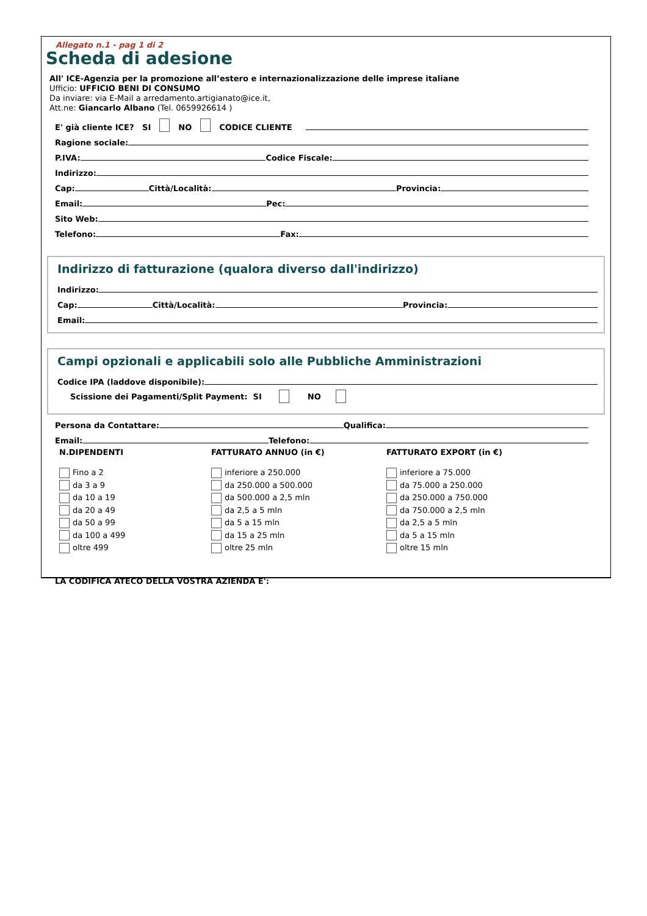Allegato n.1 - pag 1 di 2
Scheda di adesione
All' ICE-Agenzia per la promozione all’estero e internazionalizzazione delle imprese italiane
Ufficio: UFFICIO BENI DI CONSUMO
Da inviare: via E-Mail a arredamento.artigianato@ice.it,
Att.ne: Giancarlo Albano (Tel. 0659926614 )
E' già cliente ICE? SI NO CODICE CLIENTE
Ragione sociale:
P.IVA: Codice Fiscale:
Indirizzo:
Cap: Città/Località: Provincia:
Email: Pec:
Sito Web:
Telefono: Fax:
Indirizzo di fatturazione (qualora diverso dall'indirizzo)
Indirizzo:
Cap: Città/Località: Provincia:
Email:
Campi opzionali e applicabili solo alle Pubbliche Amministrazioni
Codice IPA (laddove disponibile):
Scissione dei Pagamenti/Split Payment: SI NO
Persona da Contattare: Qualifica:
Email: Telefono:
N.DIPENDENTI
Fino a 2
da 3 a 9
da 10 a 19
da 20 a 49
da 50 a 99
da 100 a 499
oltre 499
FATTURATO ANNUO (in €)
inferiore a 250.000
da 250.000 a 500.000
da 500.000 a 2,5 mln
da 2,5 a 5 mln
da 5 a 15 mln
da 15 a 25 mln
oltre 25 mln
FATTURATO EXPORT (in €)
inferiore a 75.000
da 75.000 a 250.000
da 250.000 a 750.000
da 750.000 a 2,5 mln
da 2,5 a 5 mln
da 5 a 15 mln
oltre 15 mln
LA CODIFICA ATECO DELLA VOSTRA AZIENDA E':